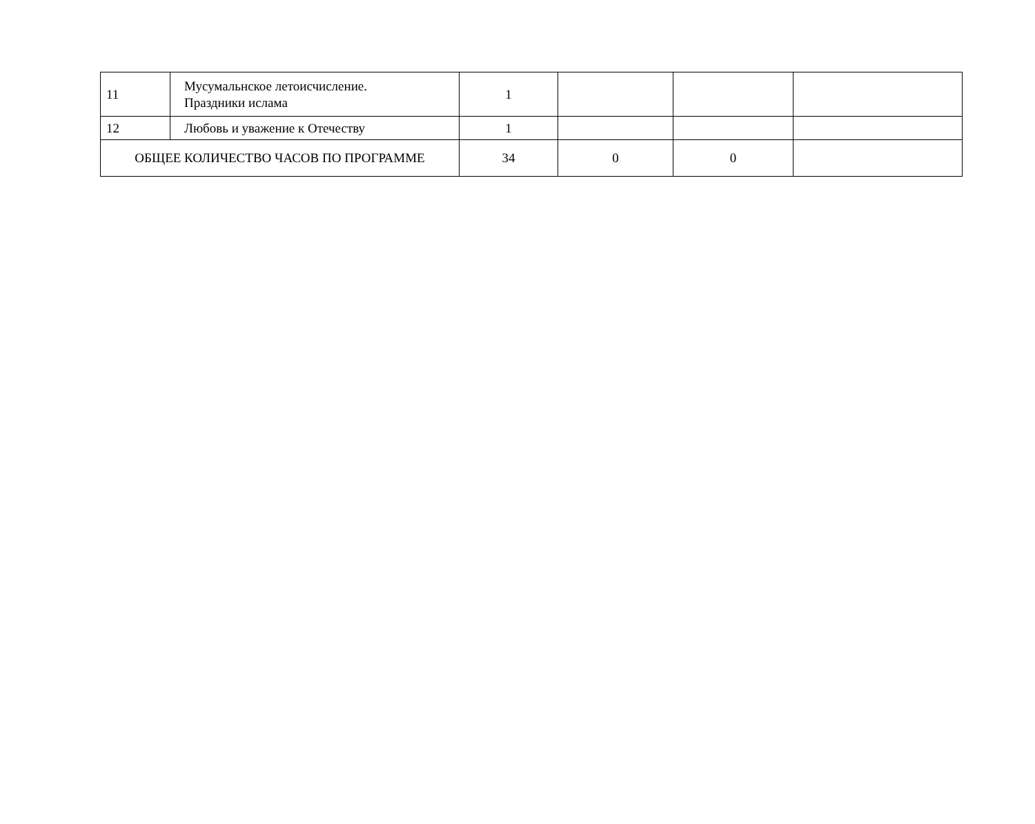| 11 | Мусумальнское летоисчисление. Праздники ислама | 1 | | | |
| 12 | Любовь и уважение к Отечеству | 1 | | | |
| ОБЩЕЕ КОЛИЧЕСТВО ЧАСОВ ПО ПРОГРАММЕ | | 34 | 0 | 0 | |